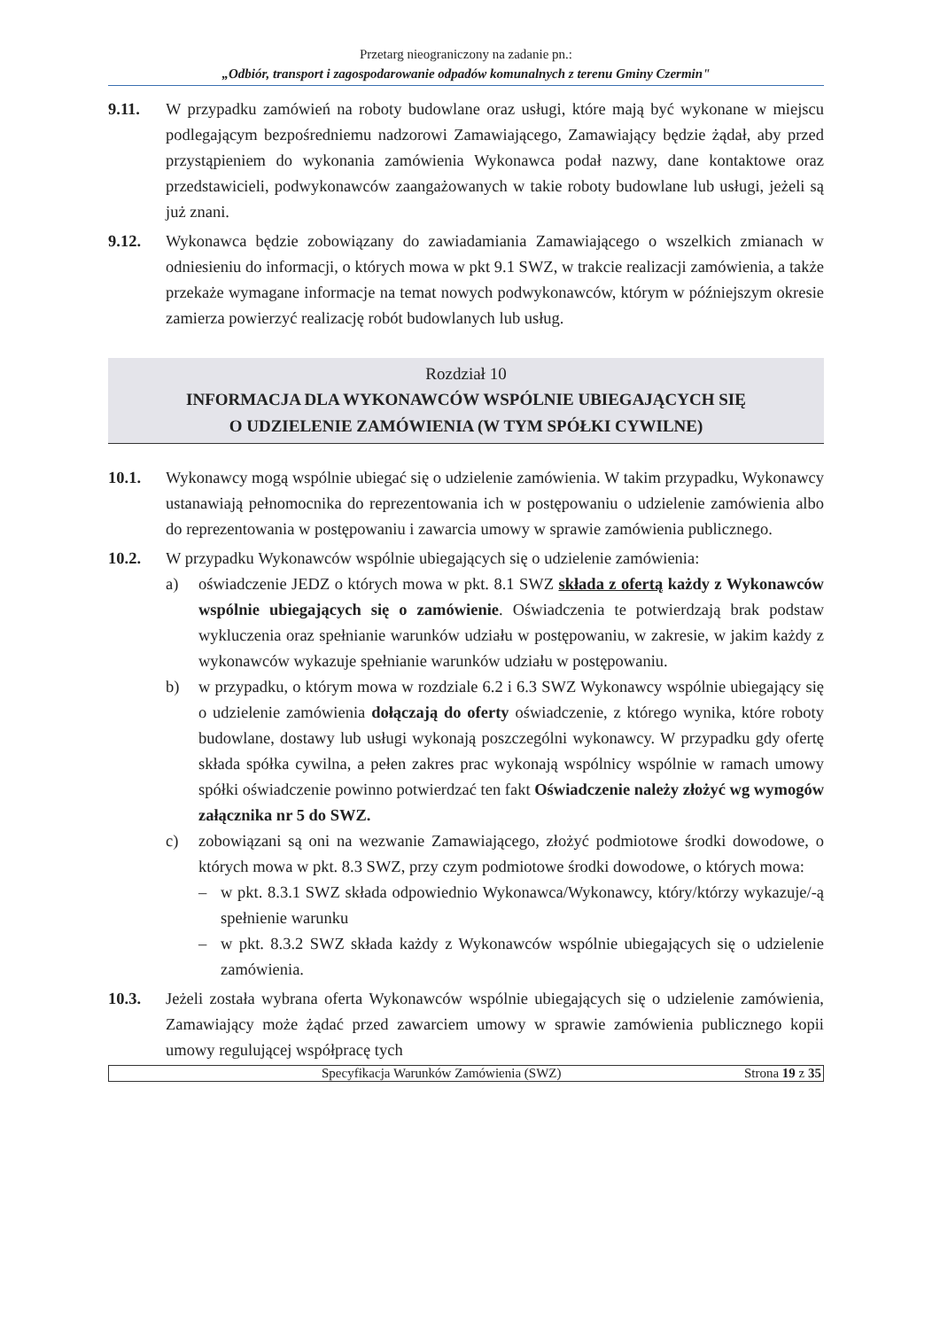Przetarg nieograniczony na zadanie pn.:
„Odbiór, transport i zagospodarowanie odpadów komunalnych z terenu Gminy Czermin"
9.11. W przypadku zamówień na roboty budowlane oraz usługi, które mają być wykonane w miejscu podlegającym bezpośredniemu nadzorowi Zamawiającego, Zamawiający będzie żądał, aby przed przystąpieniem do wykonania zamówienia Wykonawca podał nazwy, dane kontaktowe oraz przedstawicieli, podwykonawców zaangażowanych w takie roboty budowlane lub usługi, jeżeli są już znani.
9.12. Wykonawca będzie zobowiązany do zawiadamiania Zamawiającego o wszelkich zmianach w odniesieniu do informacji, o których mowa w pkt 9.1 SWZ, w trakcie realizacji zamówienia, a także przekaże wymagane informacje na temat nowych podwykonawców, którym w późniejszym okresie zamierza powierzyć realizację robót budowlanych lub usług.
Rozdział 10
INFORMACJA DLA WYKONAWCÓW WSPÓLNIE UBIEGAJĄCYCH SIĘ
O UDZIELENIE ZAMÓWIENIA (W TYM SPÓŁKI CYWILNE)
10.1. Wykonawcy mogą wspólnie ubiegać się o udzielenie zamówienia. W takim przypadku, Wykonawcy ustanawiają pełnomocnika do reprezentowania ich w postępowaniu o udzielenie zamówienia albo do reprezentowania w postępowaniu i zawarcia umowy w sprawie zamówienia publicznego.
10.2. W przypadku Wykonawców wspólnie ubiegających się o udzielenie zamówienia:
a) oświadczenie JEDZ o których mowa w pkt. 8.1 SWZ składa z ofertą każdy z Wykonawców wspólnie ubiegających się o zamówienie. Oświadczenia te potwierdzają brak podstaw wykluczenia oraz spełnianie warunków udziału w postępowaniu, w zakresie, w jakim każdy z wykonawców wykazuje spełnianie warunków udziału w postępowaniu.
b) w przypadku, o którym mowa w rozdziale 6.2 i 6.3 SWZ Wykonawcy wspólnie ubiegający się o udzielenie zamówienia dołączają do oferty oświadczenie, z którego wynika, które roboty budowlane, dostawy lub usługi wykonają poszczególni wykonawcy. W przypadku gdy ofertę składa spółka cywilna, a pełen zakres prac wykonają wspólnicy wspólnie w ramach umowy spółki oświadczenie powinno potwierdzać ten fakt Oświadczenie należy złożyć wg wymogów załącznika nr 5 do SWZ.
c) zobowiązani są oni na wezwanie Zamawiającego, złożyć podmiotowe środki dowodowe, o których mowa w pkt. 8.3 SWZ, przy czym podmiotowe środki dowodowe, o których mowa:
– w pkt. 8.3.1 SWZ składa odpowiednio Wykonawca/Wykonawcy, który/którzy wykazuje/-ą spełnienie warunku
– w pkt. 8.3.2 SWZ składa każdy z Wykonawców wspólnie ubiegających się o udzielenie zamówienia.
10.3. Jeżeli została wybrana oferta Wykonawców wspólnie ubiegających się o udzielenie zamówienia, Zamawiający może żądać przed zawarciem umowy w sprawie zamówienia publicznego kopii umowy regulującej współpracę tych
Specyfikacja Warunków Zamówienia (SWZ) Strona 19 z 35